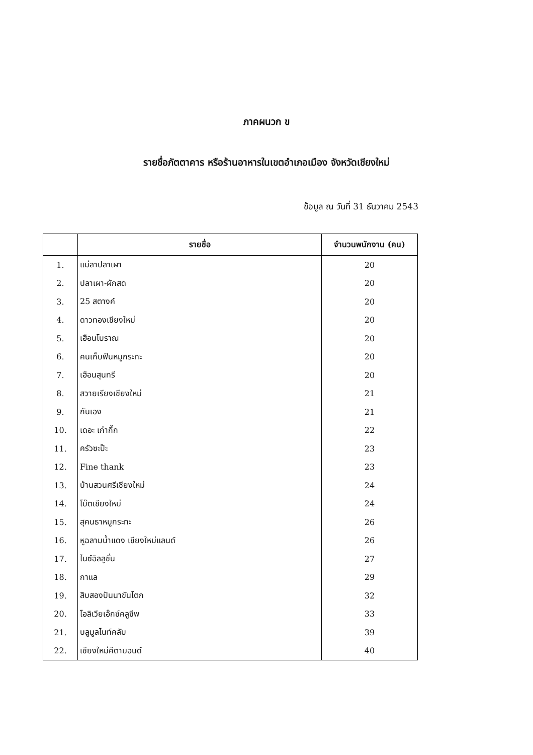ภาคผนวก ข
รายชื่อภัตตาคาร หรือร้านอาหารในเขตอำเภอเมือง จังหวัดเชียงใหม่
ข้อมูล ณ วันที่ 31 ธันวาคม 2543
| | รายชื่อ | จำนวนพนักงาน (คน) |
| --- | --- | --- |
| 1. | แม่ลาปลาเผา | 20 |
| 2. | ปลาเผา-ผักสด | 20 |
| 3. | 25 สตางค์ | 20 |
| 4. | ดาวทองเชียงใหม่ | 20 |
| 5. | เฮือนโบราณ | 20 |
| 6. | คนเก็บฟืนหมูกระทะ | 20 |
| 7. | เฮือนสุนทรี | 20 |
| 8. | สวายเรียงเชียงใหม่ | 21 |
| 9. | กันเอง | 21 |
| 10. | เดอะ เก๋ากึ๊ก | 22 |
| 11. | ครัวซะป๊ะ | 23 |
| 12. | Fine thank | 23 |
| 13. | บ้านสวนศรีเชียงใหม่ | 24 |
| 14. | โบ๊ตเชียงใหม่ | 24 |
| 15. | สุคนธาหมูกระทะ | 26 |
| 16. | หูฉลามน้ำแดง เชียงใหม่แลนด์ | 26 |
| 17. | ไนซ์อิลลูชั่น | 27 |
| 18. | กาแล | 29 |
| 19. | สิบสองปันนาขันโตก | 32 |
| 20. | โอลิเวียเอ๊กซ์คลูซีพ | 33 |
| 21. | บลูมูลไนท์คลับ | 39 |
| 22. | เชียงใหม่คีตามอนด์ | 40 |